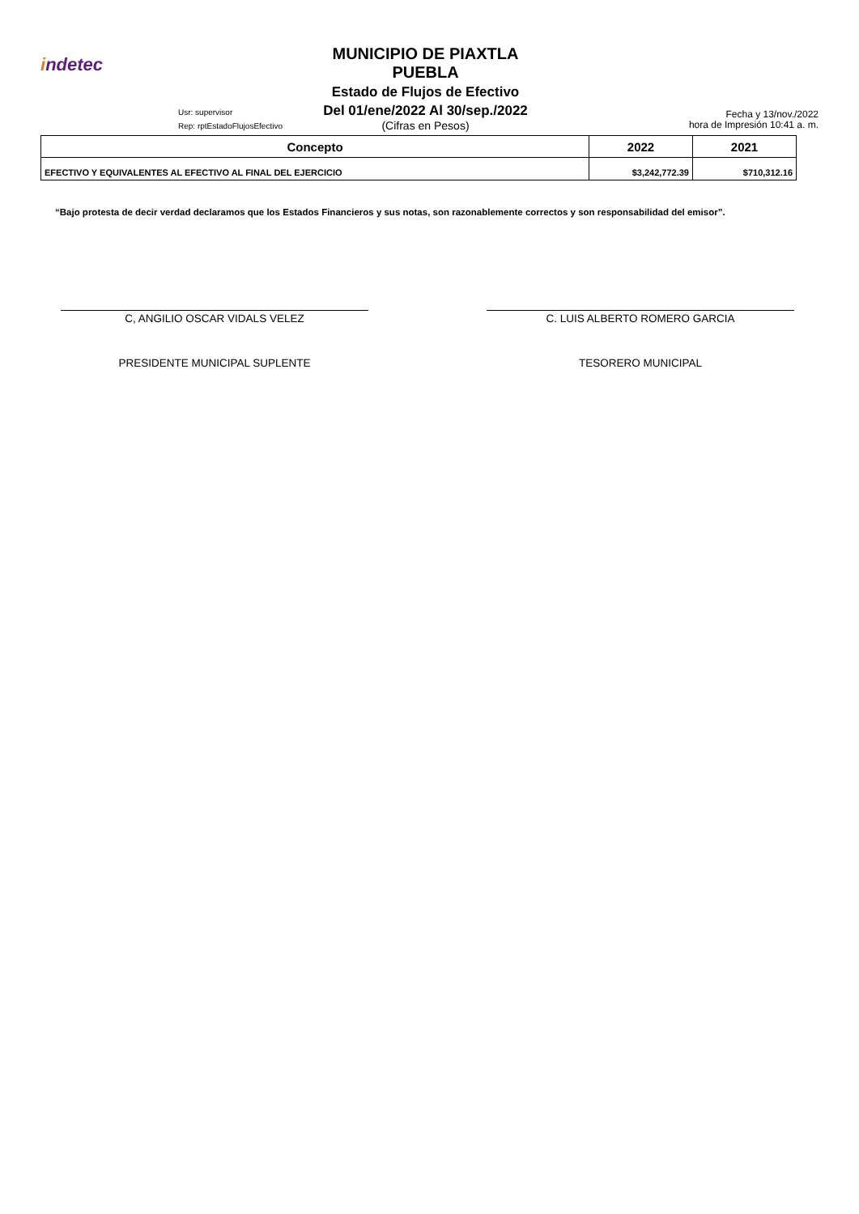indetec
Usr: supervisor
Rep: rptEstadoFlujosEfectivo
MUNICIPIO DE PIAXTLA
PUEBLA
Estado de Flujos de Efectivo
Del 01/ene/2022 Al 30/sep./2022
(Cifras en Pesos)
Fecha y 13/nov./2022
hora de Impresión 10:41 a. m.
| Concepto | 2022 | 2021 |
| --- | --- | --- |
| EFECTIVO Y EQUIVALENTES AL EFECTIVO AL FINAL DEL EJERCICIO | $3,242,772.39 | $710,312.16 |
“Bajo protesta de decir verdad declaramos que los Estados Financieros y sus notas, son razonablemente correctos y son responsabilidad del emisor”.
C, ANGILIO OSCAR VIDALS VELEZ
PRESIDENTE MUNICIPAL SUPLENTE
C. LUIS ALBERTO ROMERO GARCIA
TESORERO MUNICIPAL